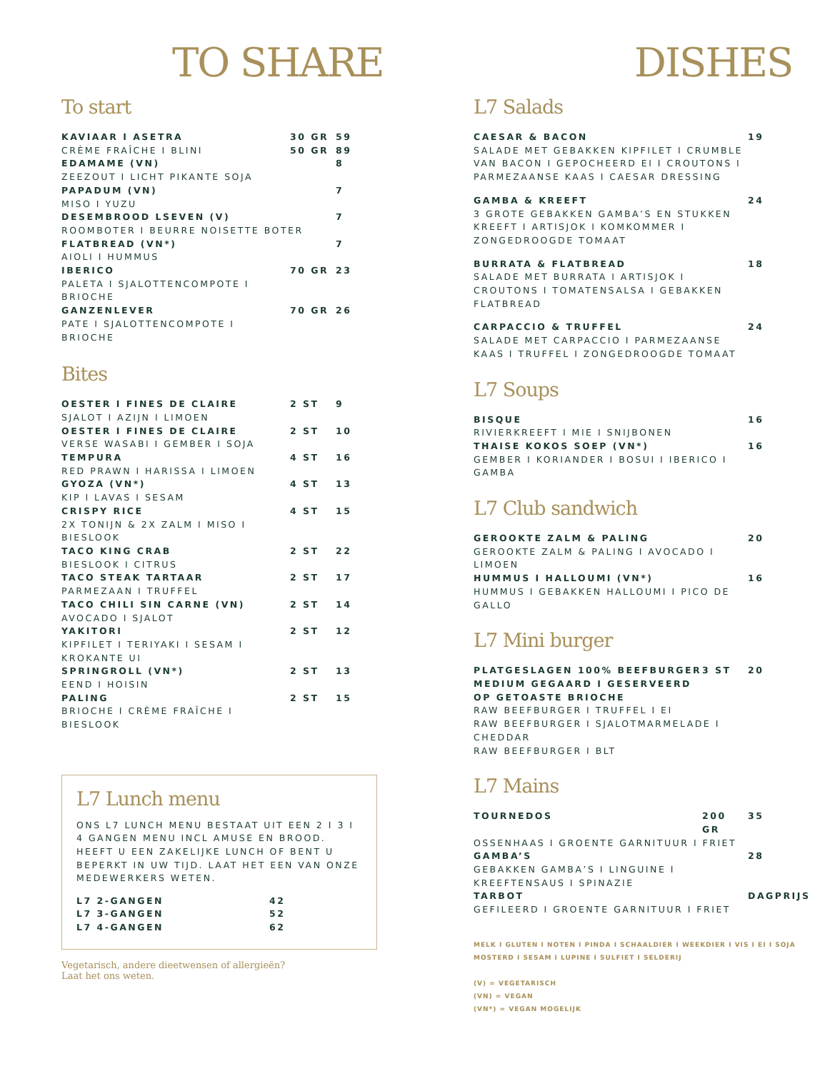TO SHARE
To start
| KAVIAAR I ASETRA | 30 GR | 59 |
| CRÈME FRAÎCHE I BLINI | 50 GR | 89 |
| EDAMAME (VN) | | 8 |
| ZEEZOUT I LICHT PIKANTE SOJA | | |
| PAPADUM (VN) | | 7 |
| MISO I YUZU | | |
| DESEMBROOD LSEVEN (V) | | 7 |
| ROOMBOTER I BEURRE NOISETTE BOTER | | |
| FLATBREAD (VN*) | | 7 |
| AIOLI I HUMMUS | | |
| IBERICO | 70 GR | 23 |
| PALETA I SJALOTTENCOMPOTE I BRIOCHE | | |
| GANZENLEVER | 70 GR | 26 |
| PATE I SJALOTTENCOMPOTE I BRIOCHE | | |
Bites
| OESTER I FINES DE CLAIRE | 2 ST | 9 |
| SJALOT I AZIJN I LIMOEN | | |
| OESTER I FINES DE CLAIRE | 2 ST | 10 |
| VERSE WASABI I GEMBER I SOJA | | |
| TEMPURA | 4 ST | 16 |
| RED PRAWN I HARISSA I LIMOEN | | |
| GYOZA (VN*) | 4 ST | 13 |
| KIP I LAVAS I SESAM | | |
| CRISPY RICE | 4 ST | 15 |
| 2X TONIJN & 2X ZALM I MISO I BIESLOOK | | |
| TACO KING CRAB | 2 ST | 22 |
| BIESLOOK I CITRUS | | |
| TACO STEAK TARTAAR | 2 ST | 17 |
| PARMEZAAN I TRUFFEL | | |
| TACO CHILI SIN CARNE (VN) | 2 ST | 14 |
| AVOCADO I SJALOT | | |
| YAKITORI | 2 ST | 12 |
| KIPFILET I TERIYAKI I SESAM I KROKANTE UI | | |
| SPRINGROLL (VN*) | 2 ST | 13 |
| EEND I HOISIN | | |
| PALING | 2 ST | 15 |
| BRIOCHE I CRÈME FRAÎCHE I BIESLOOK | | |
L7 Lunch menu
ONS L7 LUNCH MENU BESTAAT UIT EEN 2 I 3 I 4 GANGEN MENU INCL AMUSE EN BROOD. HEEFT U EEN ZAKELIJKE LUNCH OF BENT U BEPERKT IN UW TIJD. LAAT HET EEN VAN ONZE MEDEWERKERS WETEN.
| L7 2-GANGEN | 42 |
| L7 3-GANGEN | 52 |
| L7 4-GANGEN | 62 |
Vegetarisch, andere dieetwensen of allergieën?
Laat het ons weten.
DISHES
L7 Salads
| CAESAR & BACON | | 19 |
| SALADE MET GEBAKKEN KIPFILET I CRUMBLE VAN BACON I GEPOCHEERD EI I CROUTONS I PARMEZAANSE KAAS I CAESAR DRESSING | | |
| GAMBA & KREEFT | | 24 |
| 3 GROTE GEBAKKEN GAMBA’S EN STUKKEN KREEFT I ARTISJOK I KOMKOMMER I ZONGEDROOGDE TOMAAT | | |
| BURRATA & FLATBREAD | | 18 |
| SALADE MET BURRATA I ARTISJOK I CROUTONS I TOMATENSALSA I GEBAKKEN FLATBREAD | | |
| CARPACCIO & TRUFFEL | | 24 |
| SALADE MET CARPACCIO I PARMEZAANSE KAAS I TRUFFEL I ZONGEDROOGDE TOMAAT | | |
L7 Soups
| BISQUE | | 16 |
| RIVIERKREEFT I MIE I SNIJBONEN | | |
| THAISE KOKOS SOEP (VN*) | | 16 |
| GEMBER I KORIANDER I BOSUI I IBERICO I GAMBA | | |
L7 Club sandwich
| GEROOKTE ZALM & PALING | | 20 |
| GEROOKTE ZALM & PALING I AVOCADO I LIMOEN | | |
| HUMMUS I HALLOUMI (VN*) | | 16 |
| HUMMUS I GEBAKKEN HALLOUMI I PICO DE GALLO | | |
L7 Mini burger
| PLATGESLAGEN 100% BEEFBURGER MEDIUM GEGAARD I GESERVEERD OP GETOASTE BRIOCHE | 3 ST | 20 |
| RAW BEEFBURGER I TRUFFEL I EI RAW BEEFBURGER I SJALOTMARMELADE I CHEDDAR RAW BEEFBURGER I BLT | | |
L7 Mains
| TOURNEDOS | 200 GR | 35 |
| OSSENHAAS I GROENTE GARNITUUR I FRIET | | |
| GAMBA’S | | 28 |
| GEBAKKEN GAMBA’S I LINGUINE I KREEFTENSAUS I SPINAZIE | | |
| TARBOT | | DAGPRIJS |
| GEFILEERD I GROENTE GARNITUUR I FRIET | | |
MELK I GLUTEN I NOTEN I PINDA I SCHAALDIER I WEEKDIER I VIS I EI I SOJA
MOSTERD I SESAM I LUPINE I SULFIET I SELDERIJ
(V) = VEGETARISCH
(VN) = VEGAN
(VN*) = VEGAN MOGELIJK